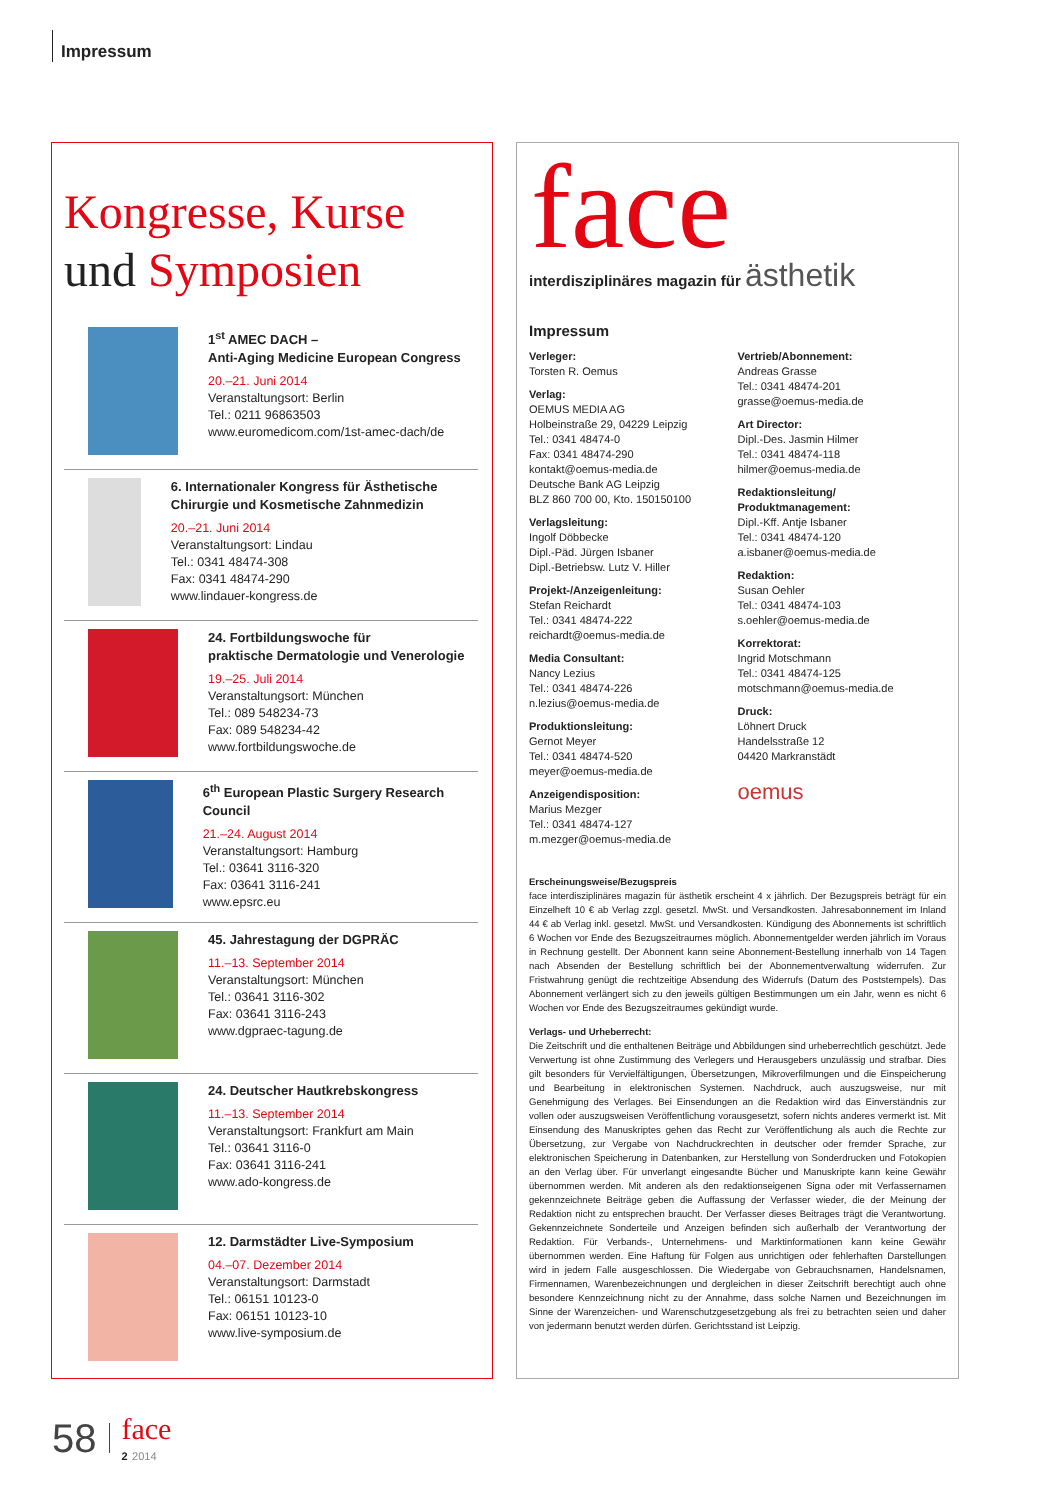Impressum
Kongresse, Kurse
und Symposien
1<sup>st</sup> AMEC DACH –
Anti-Aging Medicine European Congress
20.–21. Juni 2014
Veranstaltungsort: Berlin
Tel.: 0211 96863503
www.euromedicom.com/1st-amec-dach/de
6. Internationaler Kongress für Ästhetische Chirurgie und Kosmetische Zahnmedizin
20.–21. Juni 2014
Veranstaltungsort: Lindau
Tel.: 0341 48474-308
Fax: 0341 48474-290
www.lindauer-kongress.de
24. Fortbildungswoche für
praktische Dermatologie und Venerologie
19.–25. Juli 2014
Veranstaltungsort: München
Tel.: 089 548234-73
Fax: 089 548234-42
www.fortbildungswoche.de
6<sup>th</sup> European Plastic Surgery Research Council
21.–24. August 2014
Veranstaltungsort: Hamburg
Tel.: 03641 3116-320
Fax: 03641 3116-241
www.epsrc.eu
45. Jahrestagung der DGPRÄC
11.–13. September 2014
Veranstaltungsort: München
Tel.: 03641 3116-302
Fax: 03641 3116-243
www.dgpraec-tagung.de
24. Deutscher Hautkrebskongress
11.–13. September 2014
Veranstaltungsort: Frankfurt am Main
Tel.: 03641 3116-0
Fax: 03641 3116-241
www.ado-kongress.de
12. Darmstädter Live-Symposium
04.–07. Dezember 2014
Veranstaltungsort: Darmstadt
Tel.: 06151 10123-0
Fax: 06151 10123-10
www.live-symposium.de
face
interdisziplinäres magazin für ästhetik
Impressum
Verleger:
Torsten R. Oemus
Verlag:
OEMUS MEDIA AG
Holbeinstraße 29, 04229 Leipzig
Tel.: 0341 48474-0
Fax: 0341 48474-290
kontakt@oemus-media.de
Deutsche Bank AG Leipzig
BLZ 860 700 00, Kto. 150150100
Verlagsleitung:
Ingolf Döbbecke
Dipl.-Päd. Jürgen Isbaner
Dipl.-Betriebsw. Lutz V. Hiller
Projekt-/Anzeigenleitung:
Stefan Reichardt
Tel.: 0341 48474-222
reichardt@oemus-media.de
Media Consultant:
Nancy Lezius
Tel.: 0341 48474-226
n.lezius@oemus-media.de
Produktionsleitung:
Gernot Meyer
Tel.: 0341 48474-520
meyer@oemus-media.de
Anzeigendisposition:
Marius Mezger
Tel.: 0341 48474-127
m.mezger@oemus-media.de
Vertrieb/Abonnement:
Andreas Grasse
Tel.: 0341 48474-201
grasse@oemus-media.de
Art Director:
Dipl.-Des. Jasmin Hilmer
Tel.: 0341 48474-118
hilmer@oemus-media.de
Redaktionsleitung/
Produktmanagement:
Dipl.-Kff. Antje Isbaner
Tel.: 0341 48474-120
a.isbaner@oemus-media.de
Redaktion:
Susan Oehler
Tel.: 0341 48474-103
s.oehler@oemus-media.de
Korrektorat:
Ingrid Motschmann
Tel.: 0341 48474-125
motschmann@oemus-media.de
Druck:
Löhnert Druck
Handelsstraße 12
04420 Markranstädt
oemus
Erscheinungsweise/Bezugspreis
face interdisziplinäres magazin für ästhetik erscheint 4 x jährlich. Der Bezugspreis beträgt für ein Einzelheft 10 € ab Verlag zzgl. gesetzl. MwSt. und Versandkosten. Jahresabonnement im Inland 44 € ab Verlag inkl. gesetzl. MwSt. und Versandkosten. Kündigung des Abonnements ist schriftlich 6 Wochen vor Ende des Bezugszeitraumes möglich. Abonnementgelder werden jährlich im Voraus in Rechnung gestellt. Der Abonnent kann seine Abonnement-Bestellung innerhalb von 14 Tagen nach Absenden der Bestellung schriftlich bei der Abonnementverwaltung widerrufen. Zur Fristwahrung genügt die rechtzeitige Absendung des Widerrufs (Datum des Poststempels). Das Abonnement verlängert sich zu den jeweils gültigen Bestimmungen um ein Jahr, wenn es nicht 6 Wochen vor Ende des Bezugszeitraumes gekündigt wurde.
Verlags- und Urheberrecht:
Die Zeitschrift und die enthaltenen Beiträge und Abbildungen sind urheberrechtlich geschützt. Jede Verwertung ist ohne Zustimmung des Verlegers und Herausgebers unzulässig und strafbar. Dies gilt besonders für Vervielfältigungen, Übersetzungen, Mikroverfilmungen und die Einspeicherung und Bearbeitung in elektronischen Systemen. Nachdruck, auch auszugsweise, nur mit Genehmigung des Verlages. Bei Einsendungen an die Redaktion wird das Einverständnis zur vollen oder auszugsweisen Veröffentlichung vorausgesetzt, sofern nichts anderes vermerkt ist. Mit Einsendung des Manuskriptes gehen das Recht zur Veröffentlichung als auch die Rechte zur Übersetzung, zur Vergabe von Nachdruckrechten in deutscher oder fremder Sprache, zur elektronischen Speicherung in Datenbanken, zur Herstellung von Sonderdrucken und Fotokopien an den Verlag über. Für unverlangt eingesandte Bücher und Manuskripte kann keine Gewähr übernommen werden. Mit anderen als den redaktionseigenen Signa oder mit Verfassernamen gekennzeichnete Beiträge geben die Auffassung der Verfasser wieder, die der Meinung der Redaktion nicht zu entsprechen braucht. Der Verfasser dieses Beitrages trägt die Verantwortung. Gekennzeichnete Sonderteile und Anzeigen befinden sich außerhalb der Verantwortung der Redaktion. Für Verbands-, Unternehmens- und Marktinformationen kann keine Gewähr übernommen werden. Eine Haftung für Folgen aus unrichtigen oder fehlerhaften Darstellungen wird in jedem Falle ausgeschlossen. Die Wiedergabe von Gebrauchsnamen, Handelsnamen, Firmennamen, Warenbezeichnungen und dergleichen in dieser Zeitschrift berechtigt auch ohne besondere Kennzeichnung nicht zu der Annahme, dass solche Namen und Bezeichnungen im Sinne der Warenzeichen- und Warenschutzgesetzgebung als frei zu betrachten seien und daher von jedermann benutzt werden dürfen. Gerichtsstand ist Leipzig.
58 face
2 2014